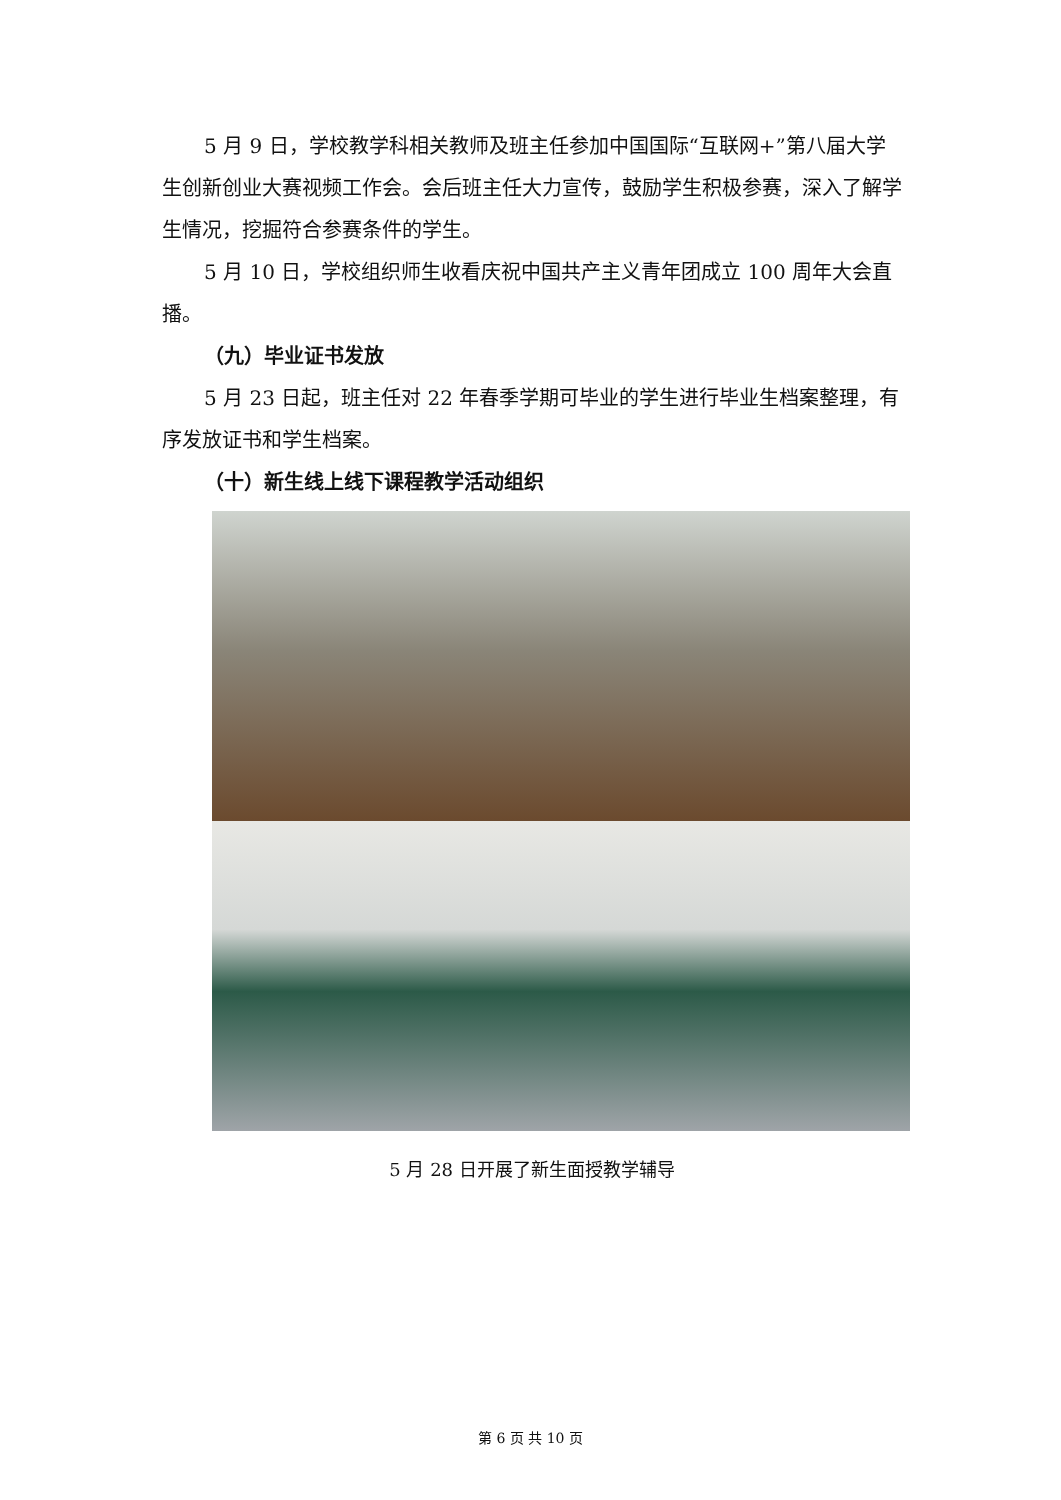5 月 9 日，学校教学科相关教师及班主任参加中国国际“互联网+”第八届大学生创新创业大赛视频工作会。会后班主任大力宣传，鼓励学生积极参赛，深入了解学生情况，挖掘符合参赛条件的学生。
5 月 10 日，学校组织师生收看庆祝中国共产主义青年团成立 100 周年大会直播。
（九）毕业证书发放
5 月 23 日起，班主任对 22 年春季学期可毕业的学生进行毕业生档案整理，有序发放证书和学生档案。
（十）新生线上线下课程教学活动组织
5 月 28 日开展了新生面授教学辅导
第 6 页 共 10 页